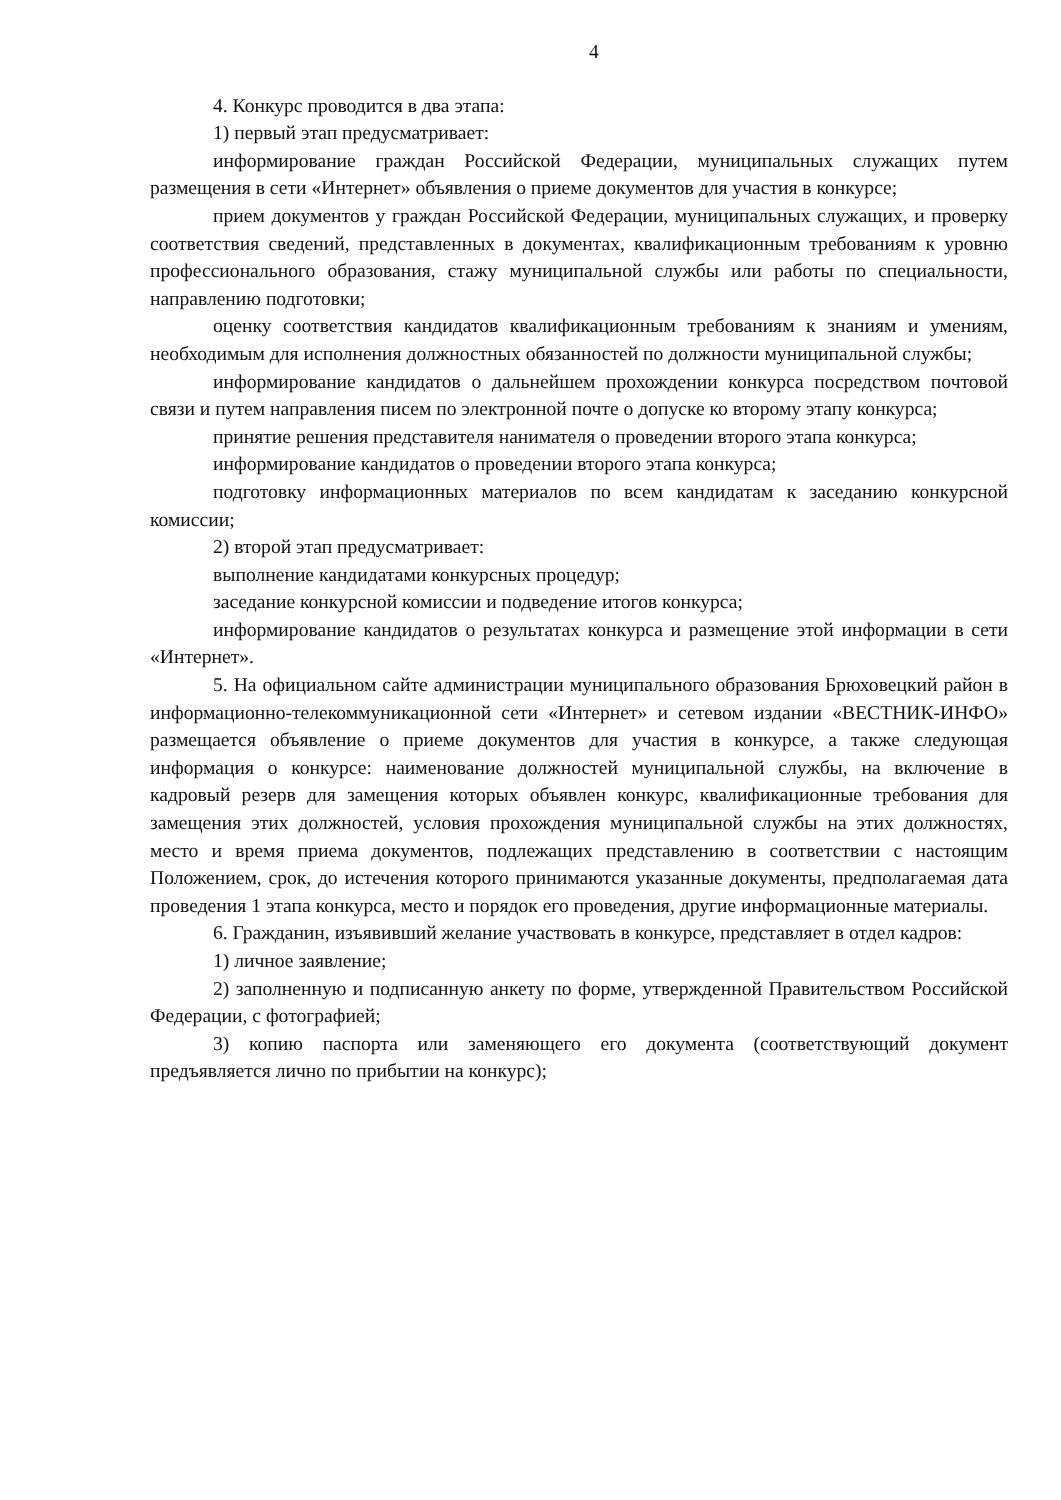4
4. Конкурс проводится в два этапа:
1) первый этап предусматривает:
информирование граждан Российской Федерации, муниципальных служащих путем размещения в сети «Интернет» объявления о приеме документов для участия в конкурсе;
прием документов у граждан Российской Федерации, муниципальных служащих, и проверку соответствия сведений, представленных в документах, квалификационным требованиям к уровню профессионального образования, стажу муниципальной службы или работы по специальности, направлению подготовки;
оценку соответствия кандидатов квалификационным требованиям к знаниям и умениям, необходимым для исполнения должностных обязанностей по должности муниципальной службы;
информирование кандидатов о дальнейшем прохождении конкурса посредством почтовой связи и путем направления писем по электронной почте о допуске ко второму этапу конкурса;
принятие решения представителя нанимателя о проведении второго этапа конкурса;
информирование кандидатов о проведении второго этапа конкурса;
подготовку информационных материалов по всем кандидатам к заседанию конкурсной комиссии;
2) второй этап предусматривает:
выполнение кандидатами конкурсных процедур;
заседание конкурсной комиссии и подведение итогов конкурса;
информирование кандидатов о результатах конкурса и размещение этой информации в сети «Интернет».
5. На официальном сайте администрации муниципального образования Брюховецкий район в информационно-телекоммуникационной сети «Интернет» и сетевом издании «ВЕСТНИК-ИНФО» размещается объявление о приеме документов для участия в конкурсе, а также следующая информация о конкурсе: наименование должностей муниципальной службы, на включение в кадровый резерв для замещения которых объявлен конкурс, квалификационные требования для замещения этих должностей, условия прохождения муниципальной службы на этих должностях, место и время приема документов, подлежащих представлению в соответствии с настоящим Положением, срок, до истечения которого принимаются указанные документы, предполагаемая дата проведения 1 этапа конкурса, место и порядок его проведения, другие информационные материалы.
6. Гражданин, изъявивший желание участвовать в конкурсе, представляет в отдел кадров:
1) личное заявление;
2) заполненную и подписанную анкету по форме, утвержденной Правительством Российской Федерации, с фотографией;
3) копию паспорта или заменяющего его документа (соответствующий документ предъявляется лично по прибытии на конкурс);